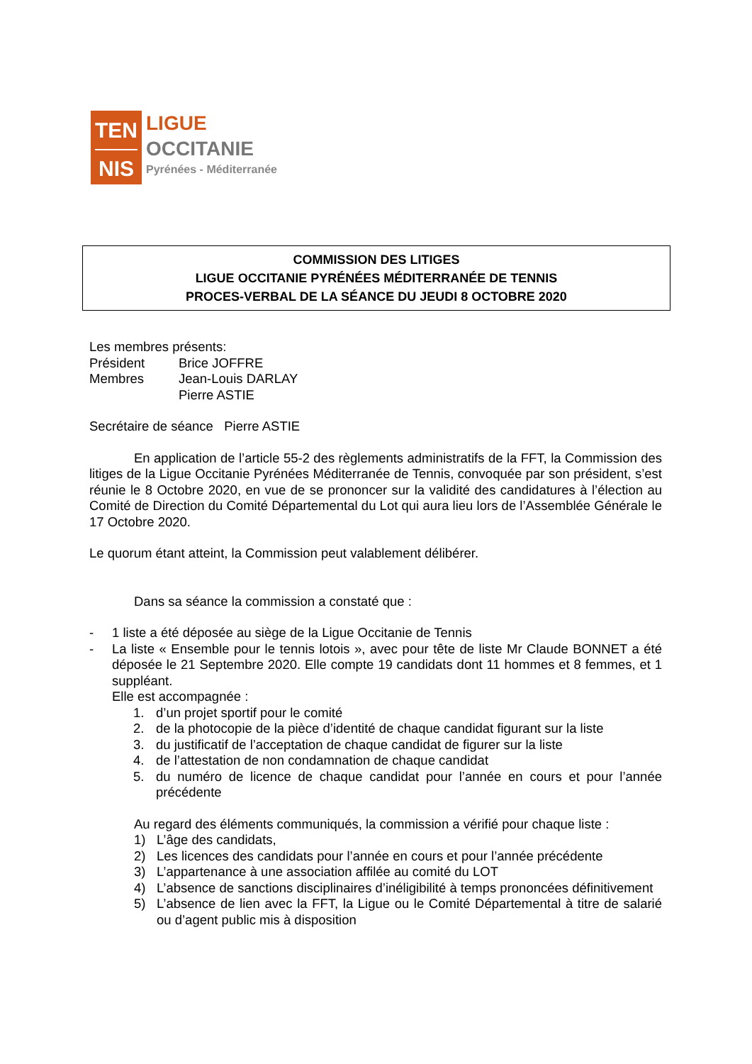TEN
NIS
LIGUE
OCCITANIE
Pyrénées - Méditerranée
COMMISSION DES LITIGES
LIGUE OCCITANIE PYRÉNÉES MÉDITERRANÉE DE TENNIS
PROCES-VERBAL DE LA SÉANCE DU JEUDI 8 OCTOBRE 2020
Les membres présents:
Président Brice JOFFRE
Membres Jean-Louis DARLAY
Pierre ASTIE
Secrétaire de séance Pierre ASTIE
En application de l’article 55-2 des règlements administratifs de la FFT, la Commission des litiges de la Ligue Occitanie Pyrénées Méditerranée de Tennis, convoquée par son président, s’est réunie le 8 Octobre 2020, en vue de se prononcer sur la validité des candidatures à l’élection au Comité de Direction du Comité Départemental du Lot qui aura lieu lors de l’Assemblée Générale le 17 Octobre 2020.
Le quorum étant atteint, la Commission peut valablement délibérer.
Dans sa séance la commission a constaté que :
- 1 liste a été déposée au siège de la Ligue Occitanie de Tennis
- La liste « Ensemble pour le tennis lotois », avec pour tête de liste Mr Claude BONNET a été déposée le 21 Septembre 2020. Elle compte 19 candidats dont 11 hommes et 8 femmes, et 1 suppléant.
Elle est accompagnée :
1. d’un projet sportif pour le comité
2. de la photocopie de la pièce d’identité de chaque candidat figurant sur la liste
3. du justificatif de l’acceptation de chaque candidat de figurer sur la liste
4. de l’attestation de non condamnation de chaque candidat
5. du numéro de licence de chaque candidat pour l’année en cours et pour l’année précédente
Au regard des éléments communiqués, la commission a vérifié pour chaque liste :
1) L’âge des candidats,
2) Les licences des candidats pour l’année en cours et pour l’année précédente
3) L’appartenance à une association affilée au comité du LOT
4) L’absence de sanctions disciplinaires d’inéligibilité à temps prononcées définitivement
5) L’absence de lien avec la FFT, la Ligue ou le Comité Départemental à titre de salarié ou d’agent public mis à disposition